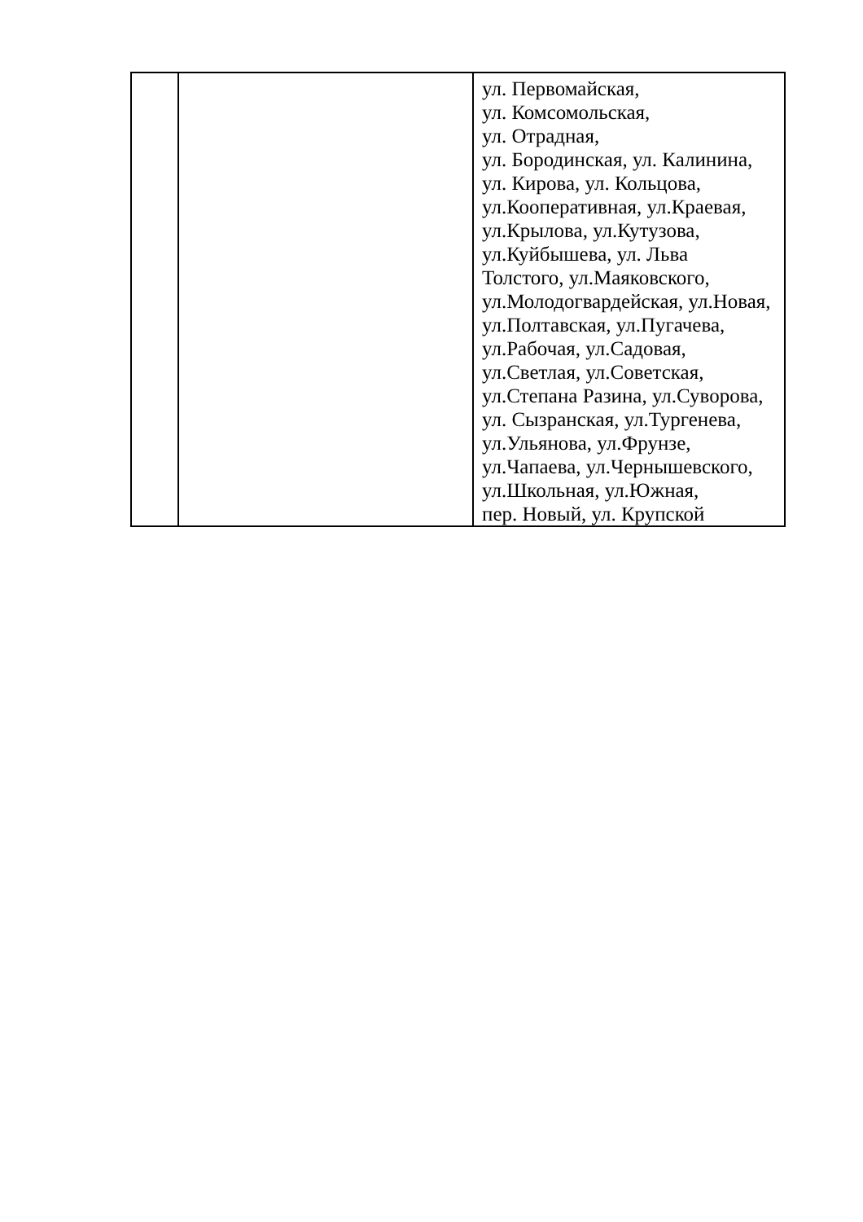| | | ул. Первомайская, ул. Комсомольская, ул. Отрадная, ул. Бородинская, ул. Калинина, ул. Кирова, ул. Кольцова, ул.Кооперативная, ул.Краевая, ул.Крылова, ул.Кутузова, ул.Куйбышева, ул. Льва Толстого, ул.Маяковского, ул.Молодогвардейская, ул.Новая, ул.Полтавская, ул.Пугачева, ул.Рабочая, ул.Садовая, ул.Светлая, ул.Советская, ул.Степана Разина, ул.Суворова, ул. Сызранская, ул.Тургенева, ул.Ульянова, ул.Фрунзе, ул.Чапаева, ул.Чернышевского, ул.Школьная, ул.Южная, пер. Новый, ул. Крупской |